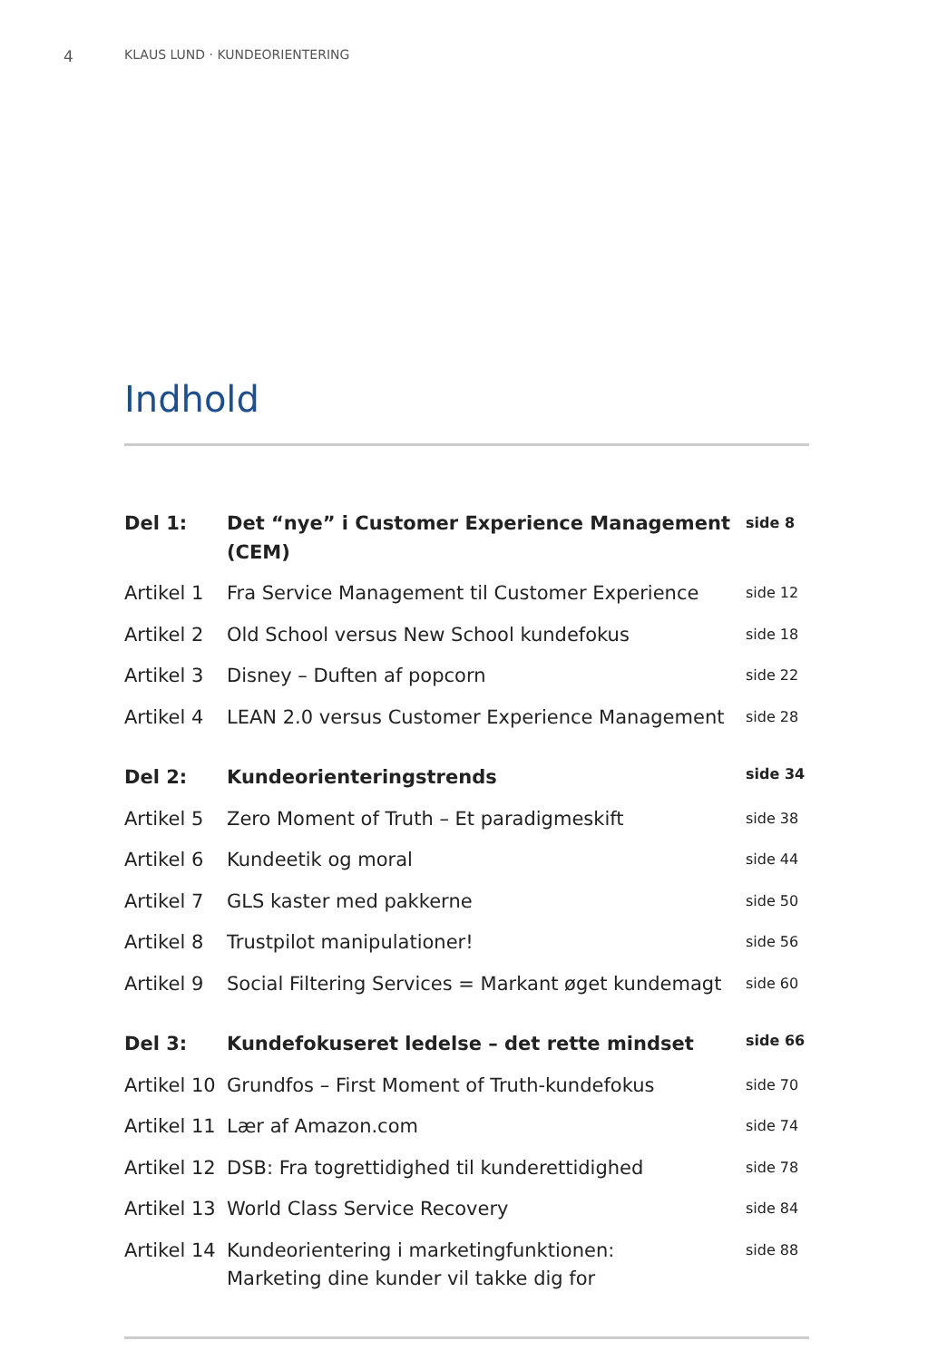4 KLAUS LUND · KUNDEORIENTERING
Indhold
| Del 1: | Det “nye” i Customer Experience Management (CEM) | side 8 |
| Artikel 1 | Fra Service Management til Customer Experience | side 12 |
| Artikel 2 | Old School versus New School kundefokus | side 18 |
| Artikel 3 | Disney – Duften af popcorn | side 22 |
| Artikel 4 | LEAN 2.0 versus Customer Experience Management | side 28 |
| Del 2: | Kundeorienteringstrends | side 34 |
| Artikel 5 | Zero Moment of Truth – Et paradigmeskift | side 38 |
| Artikel 6 | Kundeetik og moral | side 44 |
| Artikel 7 | GLS kaster med pakkerne | side 50 |
| Artikel 8 | Trustpilot manipulationer! | side 56 |
| Artikel 9 | Social Filtering Services = Markant øget kundemagt | side 60 |
| Del 3: | Kundefokuseret ledelse – det rette mindset | side 66 |
| Artikel 10 | Grundfos – First Moment of Truth-kundefokus | side 70 |
| Artikel 11 | Lær af Amazon.com | side 74 |
| Artikel 12 | DSB: Fra togrettidighed til kunderettidighed | side 78 |
| Artikel 13 | World Class Service Recovery | side 84 |
| Artikel 14 | Kundeorientering i marketingfunktionen: Marketing dine kunder vil takke dig for | side 88 |